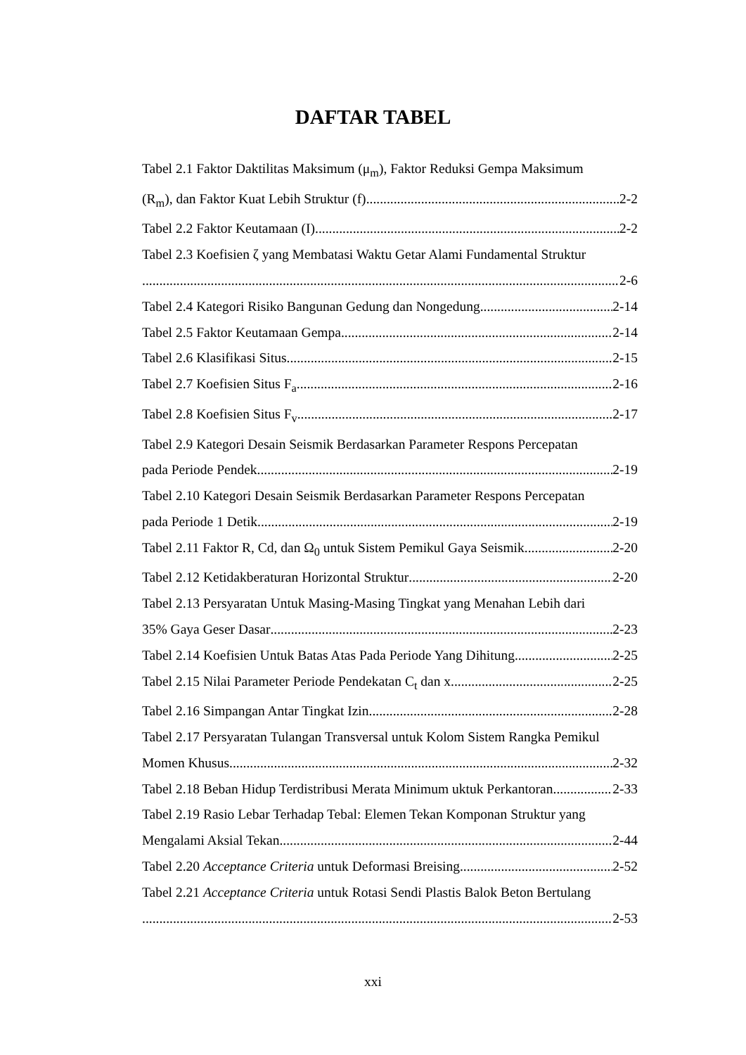DAFTAR TABEL
Tabel 2.1 Faktor Daktilitas Maksimum (μ<sub>m</sub>), Faktor Reduksi Gempa Maksimum
(R<sub>m</sub>), dan Faktor Kuat Lebih Struktur (f) 2-2
Tabel 2.2 Faktor Keutamaan (I) 2-2
Tabel 2.3 Koefisien ζ yang Membatasi Waktu Getar Alami Fundamental Struktur
2-6
Tabel 2.4 Kategori Risiko Bangunan Gedung dan Nongedung 2-14
Tabel 2.5 Faktor Keutamaan Gempa 2-14
Tabel 2.6 Klasifikasi Situs 2-15
Tabel 2.7 Koefisien Situs F<sub>a</sub> 2-16
Tabel 2.8 Koefisien Situs F<sub>v</sub> 2-17
Tabel 2.9 Kategori Desain Seismik Berdasarkan Parameter Respons Percepatan
pada Periode Pendek 2-19
Tabel 2.10 Kategori Desain Seismik Berdasarkan Parameter Respons Percepatan
pada Periode 1 Detik 2-19
Tabel 2.11 Faktor R, Cd, dan Ω<sub>0</sub> untuk Sistem Pemikul Gaya Seismik 2-20
Tabel 2.12 Ketidakberaturan Horizontal Struktur 2-20
Tabel 2.13 Persyaratan Untuk Masing-Masing Tingkat yang Menahan Lebih dari
35% Gaya Geser Dasar 2-23
Tabel 2.14 Koefisien Untuk Batas Atas Pada Periode Yang Dihitung 2-25
Tabel 2.15 Nilai Parameter Periode Pendekatan C<sub>t</sub> dan x 2-25
Tabel 2.16 Simpangan Antar Tingkat Izin 2-28
Tabel 2.17 Persyaratan Tulangan Transversal untuk Kolom Sistem Rangka Pemikul
Momen Khusus 2-32
Tabel 2.18 Beban Hidup Terdistribusi Merata Minimum uktuk Perkantoran 2-33
Tabel 2.19 Rasio Lebar Terhadap Tebal: Elemen Tekan Komponan Struktur yang
Mengalami Aksial Tekan 2-44
Tabel 2.20 Acceptance Criteria untuk Deformasi Breising 2-52
Tabel 2.21 Acceptance Criteria untuk Rotasi Sendi Plastis Balok Beton Bertulang
2-53
xxi